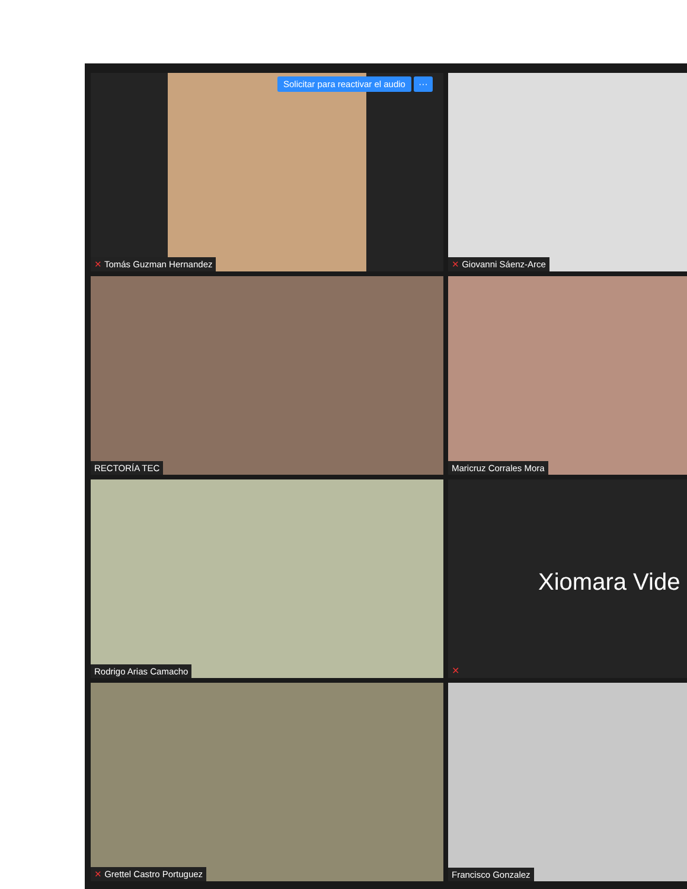Solicitar para reactivar el audio ···
✕ Tomás Guzman Hernandez
✕ Giovanni Sáenz-Arce
RECTORÍA TEC
Maricruz Corrales Mora
Rodrigo Arias Camacho
Xiomara Vide
✕
✕ Grettel Castro Portuguez
Francisco Gonzalez